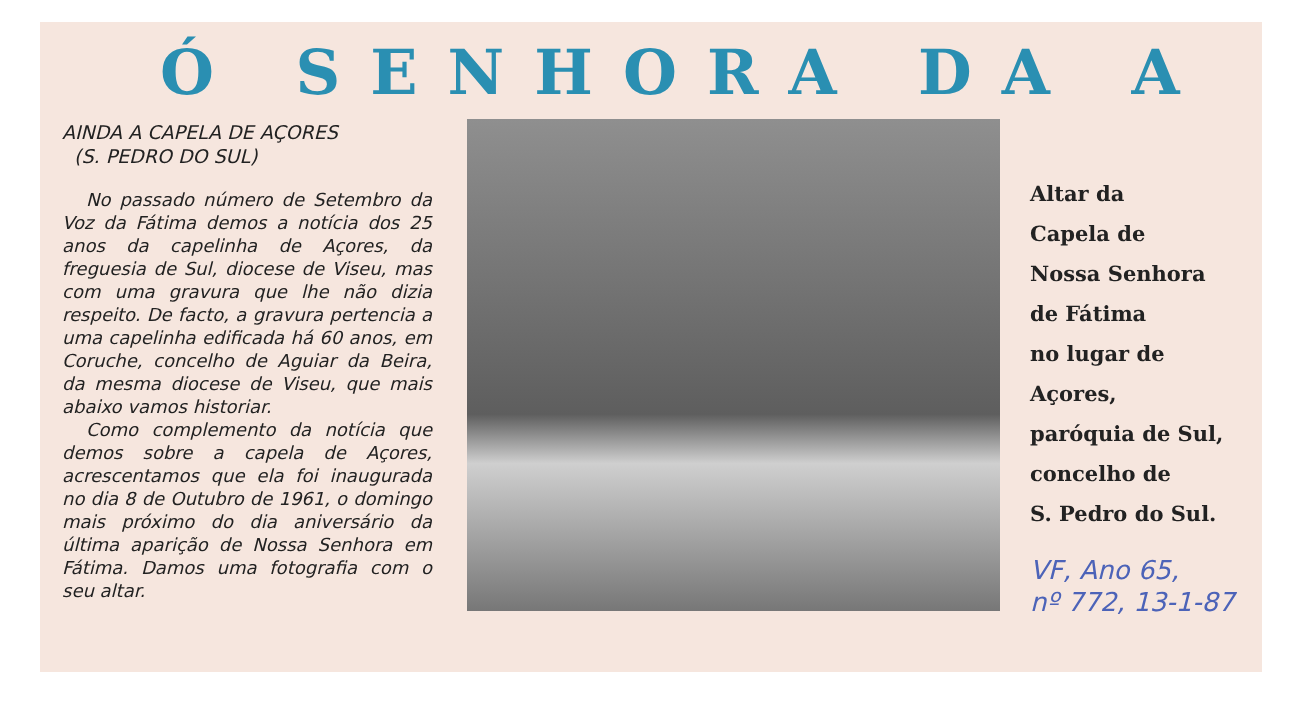Ó SENHORA DA A
AINDA A CAPELA DE AÇORES
(S. PEDRO DO SUL)
No passado número de Setembro da Voz da Fátima demos a notícia dos 25 anos da capelinha de Açores, da freguesia de Sul, diocese de Viseu, mas com uma gravura que lhe não dizia respeito. De facto, a gravura pertencia a uma capelinha edificada há 60 anos, em Coruche, concelho de Aguiar da Beira, da mesma diocese de Viseu, que mais abaixo vamos historiar.
Como complemento da notícia que demos sobre a capela de Açores, acrescentamos que ela foi inaugurada no dia 8 de Outubro de 1961, o domingo mais próximo do dia aniversário da última aparição de Nossa Senhora em Fátima. Damos uma fotografia com o seu altar.
Altar da
Capela de
Nossa Senhora
de Fátima
no lugar de
Açores,
paróquia de Sul,
concelho de
S. Pedro do Sul.
VF, Ano 65,
nº 772, 13-1-87